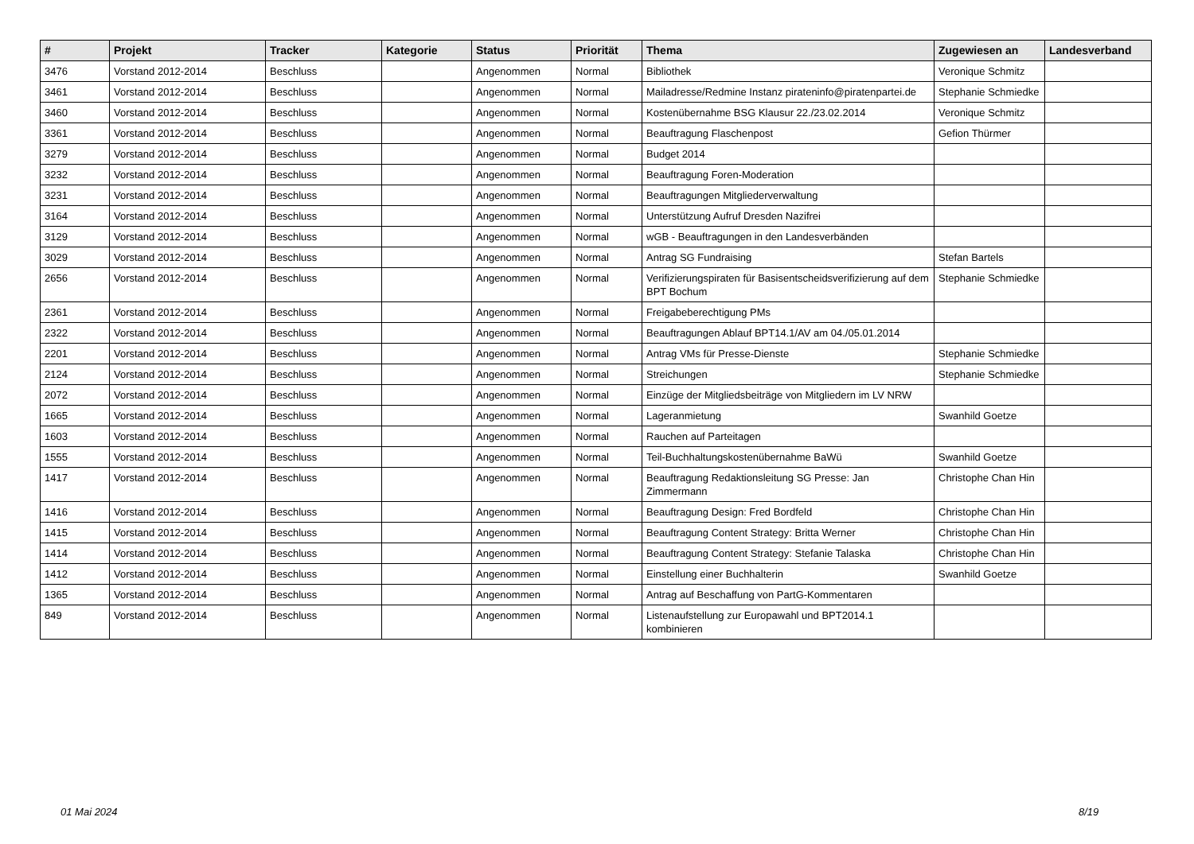| # | Projekt | Tracker | Kategorie | Status | Priorität | Thema | Zugewiesen an | Landesverband |
| --- | --- | --- | --- | --- | --- | --- | --- | --- |
| 3476 | Vorstand 2012-2014 | Beschluss | | Angenommen | Normal | Bibliothek | Veronique Schmitz | |
| 3461 | Vorstand 2012-2014 | Beschluss | | Angenommen | Normal | Mailadresse/Redmine Instanz pirateninfo@piratenpartei.de | Stephanie Schmiedke | |
| 3460 | Vorstand 2012-2014 | Beschluss | | Angenommen | Normal | Kostenübernahme BSG Klausur 22./23.02.2014 | Veronique Schmitz | |
| 3361 | Vorstand 2012-2014 | Beschluss | | Angenommen | Normal | Beauftragung Flaschenpost | Gefion Thürmer | |
| 3279 | Vorstand 2012-2014 | Beschluss | | Angenommen | Normal | Budget 2014 | | |
| 3232 | Vorstand 2012-2014 | Beschluss | | Angenommen | Normal | Beauftragung Foren-Moderation | | |
| 3231 | Vorstand 2012-2014 | Beschluss | | Angenommen | Normal | Beauftragungen Mitgliederverwaltung | | |
| 3164 | Vorstand 2012-2014 | Beschluss | | Angenommen | Normal | Unterstützung Aufruf Dresden Nazifrei | | |
| 3129 | Vorstand 2012-2014 | Beschluss | | Angenommen | Normal | wGB - Beauftragungen in den Landesverbänden | | |
| 3029 | Vorstand 2012-2014 | Beschluss | | Angenommen | Normal | Antrag SG Fundraising | Stefan Bartels | |
| 2656 | Vorstand 2012-2014 | Beschluss | | Angenommen | Normal | Verifizierungspiraten für Basisentscheidsverifizierung auf dem BPT Bochum | Stephanie Schmiedke | |
| 2361 | Vorstand 2012-2014 | Beschluss | | Angenommen | Normal | Freigabeberechtigung PMs | | |
| 2322 | Vorstand 2012-2014 | Beschluss | | Angenommen | Normal | Beauftragungen Ablauf BPT14.1/AV am 04./05.01.2014 | | |
| 2201 | Vorstand 2012-2014 | Beschluss | | Angenommen | Normal | Antrag VMs für Presse-Dienste | Stephanie Schmiedke | |
| 2124 | Vorstand 2012-2014 | Beschluss | | Angenommen | Normal | Streichungen | Stephanie Schmiedke | |
| 2072 | Vorstand 2012-2014 | Beschluss | | Angenommen | Normal | Einzüge der Mitgliedsbeiträge von Mitgliedern im LV NRW | | |
| 1665 | Vorstand 2012-2014 | Beschluss | | Angenommen | Normal | Lageranmietung | Swanhild Goetze | |
| 1603 | Vorstand 2012-2014 | Beschluss | | Angenommen | Normal | Rauchen auf Parteitagen | | |
| 1555 | Vorstand 2012-2014 | Beschluss | | Angenommen | Normal | Teil-Buchhaltungskostenübernahme BaWü | Swanhild Goetze | |
| 1417 | Vorstand 2012-2014 | Beschluss | | Angenommen | Normal | Beauftragung Redaktionsleitung SG Presse: Jan Zimmermann | Christophe Chan Hin | |
| 1416 | Vorstand 2012-2014 | Beschluss | | Angenommen | Normal | Beauftragung Design: Fred Bordfeld | Christophe Chan Hin | |
| 1415 | Vorstand 2012-2014 | Beschluss | | Angenommen | Normal | Beauftragung Content Strategy: Britta Werner | Christophe Chan Hin | |
| 1414 | Vorstand 2012-2014 | Beschluss | | Angenommen | Normal | Beauftragung Content Strategy: Stefanie Talaska | Christophe Chan Hin | |
| 1412 | Vorstand 2012-2014 | Beschluss | | Angenommen | Normal | Einstellung einer Buchhalterin | Swanhild Goetze | |
| 1365 | Vorstand 2012-2014 | Beschluss | | Angenommen | Normal | Antrag auf Beschaffung von PartG-Kommentaren | | |
| 849 | Vorstand 2012-2014 | Beschluss | | Angenommen | Normal | Listenaufstellung zur Europawahl und BPT2014.1 kombinieren | | |
01 Mai 2024 8/19